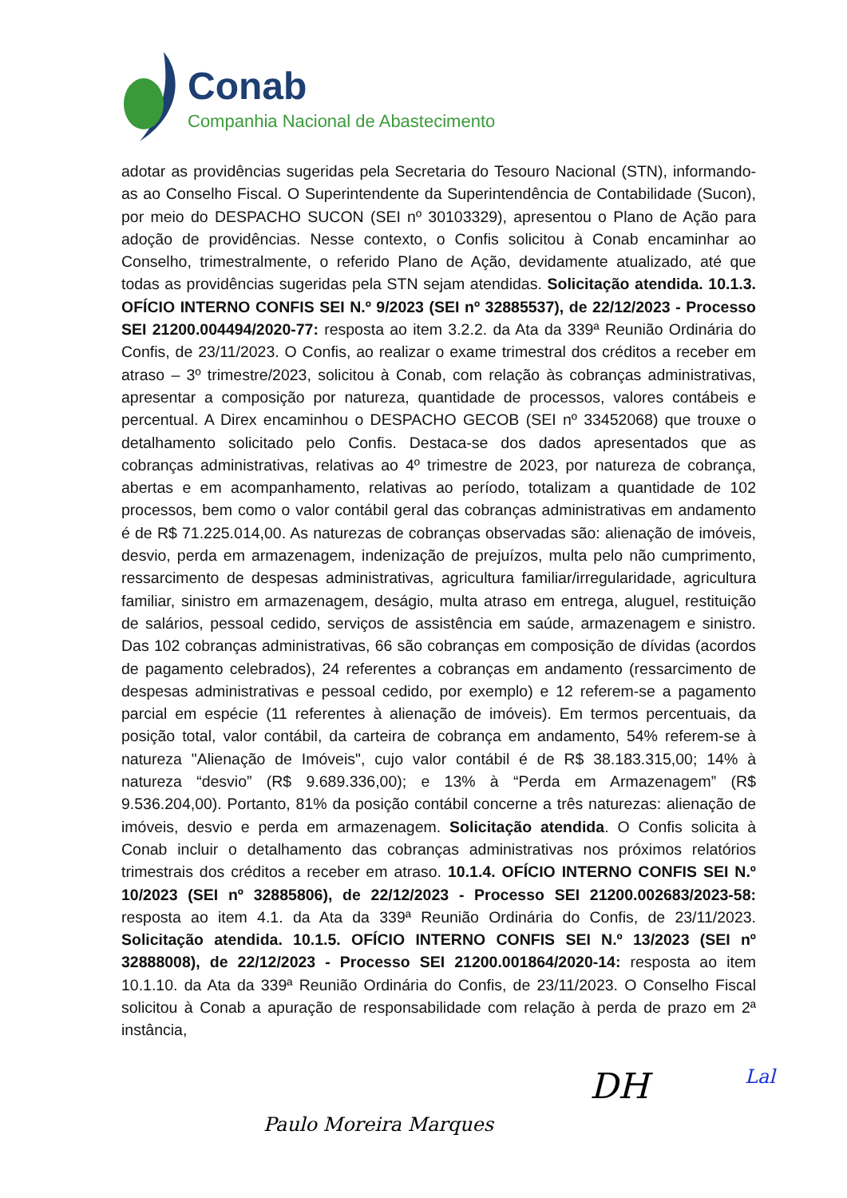Conab
Companhia Nacional de Abastecimento
adotar as providências sugeridas pela Secretaria do Tesouro Nacional (STN), informando-as ao Conselho Fiscal. O Superintendente da Superintendência de Contabilidade (Sucon), por meio do DESPACHO SUCON (SEI nº 30103329), apresentou o Plano de Ação para adoção de providências. Nesse contexto, o Confis solicitou à Conab encaminhar ao Conselho, trimestralmente, o referido Plano de Ação, devidamente atualizado, até que todas as providências sugeridas pela STN sejam atendidas. Solicitação atendida. 10.1.3. OFÍCIO INTERNO CONFIS SEI N.º 9/2023 (SEI nº 32885537), de 22/12/2023 - Processo SEI 21200.004494/2020-77: resposta ao item 3.2.2. da Ata da 339ª Reunião Ordinária do Confis, de 23/11/2023. O Confis, ao realizar o exame trimestral dos créditos a receber em atraso – 3º trimestre/2023, solicitou à Conab, com relação às cobranças administrativas, apresentar a composição por natureza, quantidade de processos, valores contábeis e percentual. A Direx encaminhou o DESPACHO GECOB (SEI nº 33452068) que trouxe o detalhamento solicitado pelo Confis. Destaca-se dos dados apresentados que as cobranças administrativas, relativas ao 4º trimestre de 2023, por natureza de cobrança, abertas e em acompanhamento, relativas ao período, totalizam a quantidade de 102 processos, bem como o valor contábil geral das cobranças administrativas em andamento é de R$ 71.225.014,00. As naturezas de cobranças observadas são: alienação de imóveis, desvio, perda em armazenagem, indenização de prejuízos, multa pelo não cumprimento, ressarcimento de despesas administrativas, agricultura familiar/irregularidade, agricultura familiar, sinistro em armazenagem, deságio, multa atraso em entrega, aluguel, restituição de salários, pessoal cedido, serviços de assistência em saúde, armazenagem e sinistro. Das 102 cobranças administrativas, 66 são cobranças em composição de dívidas (acordos de pagamento celebrados), 24 referentes a cobranças em andamento (ressarcimento de despesas administrativas e pessoal cedido, por exemplo) e 12 referem-se a pagamento parcial em espécie (11 referentes à alienação de imóveis). Em termos percentuais, da posição total, valor contábil, da carteira de cobrança em andamento, 54% referem-se à natureza "Alienação de Imóveis", cujo valor contábil é de R$ 38.183.315,00; 14% à natureza “desvio” (R$ 9.689.336,00); e 13% à “Perda em Armazenagem” (R$ 9.536.204,00). Portanto, 81% da posição contábil concerne a três naturezas: alienação de imóveis, desvio e perda em armazenagem. Solicitação atendida. O Confis solicita à Conab incluir o detalhamento das cobranças administrativas nos próximos relatórios trimestrais dos créditos a receber em atraso. 10.1.4. OFÍCIO INTERNO CONFIS SEI N.º 10/2023 (SEI nº 32885806), de 22/12/2023 - Processo SEI 21200.002683/2023-58: resposta ao item 4.1. da Ata da 339ª Reunião Ordinária do Confis, de 23/11/2023. Solicitação atendida. 10.1.5. OFÍCIO INTERNO CONFIS SEI N.º 13/2023 (SEI nº 32888008), de 22/12/2023 - Processo SEI 21200.001864/2020-14: resposta ao item 10.1.10. da Ata da 339ª Reunião Ordinária do Confis, de 23/11/2023. O Conselho Fiscal solicitou à Conab a apuração de responsabilidade com relação à perda de prazo em 2ª instância,
Paulo Moreira Marques DH Lal